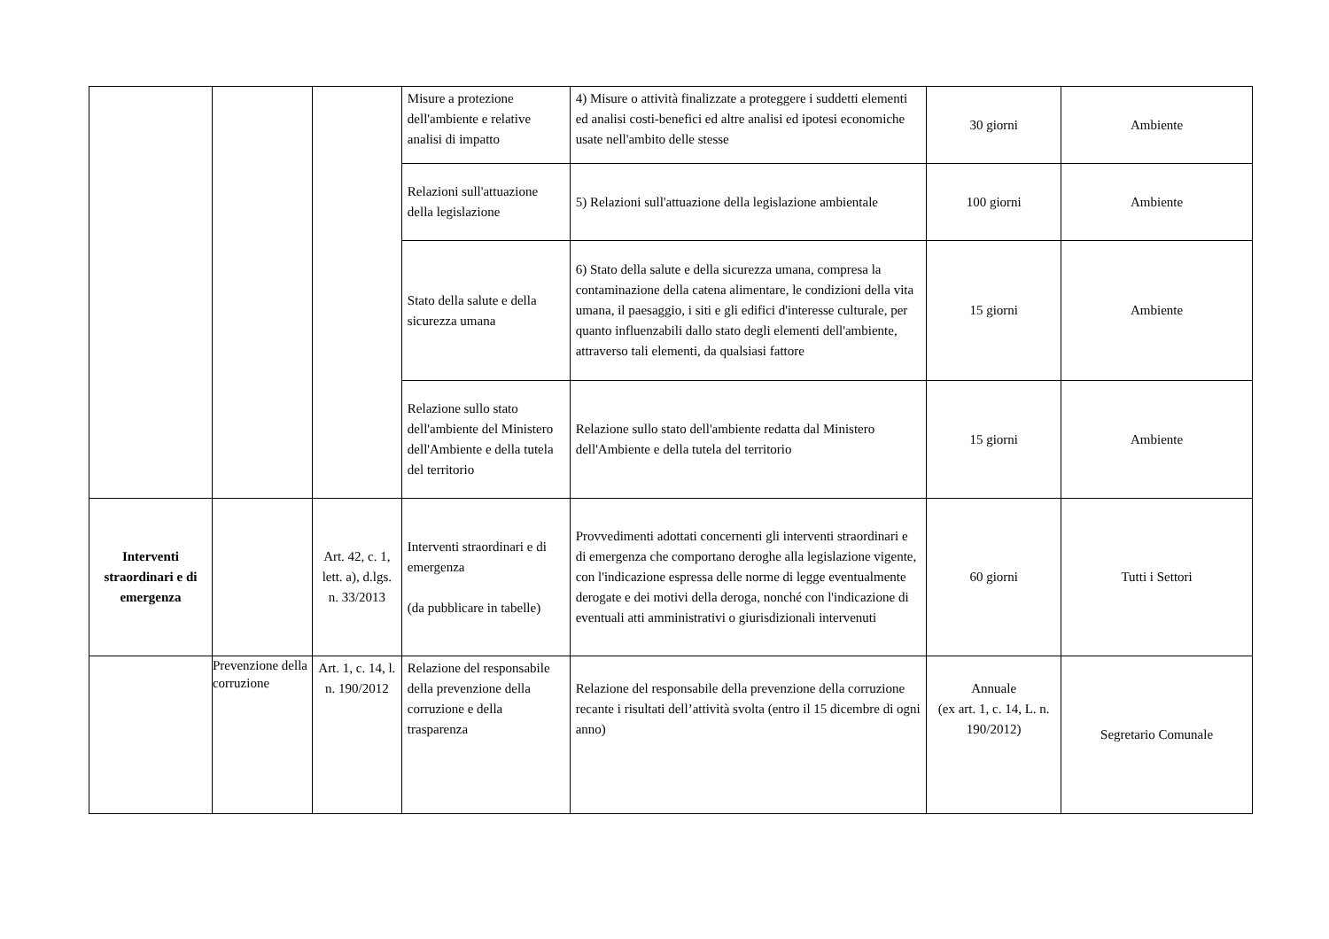| | | | Misure a protezione dell'ambiente e relative analisi di impatto | 4) Misure o attività finalizzate a proteggere i suddetti elementi ed analisi costi-benefici ed altre analisi ed ipotesi economiche usate nell'ambito delle stesse | 30 giorni | Ambiente |
| | | | Relazioni sull'attuazione della legislazione | 5) Relazioni sull'attuazione della legislazione ambientale | 100 giorni | Ambiente |
| | | | Stato della salute e della sicurezza umana | 6) Stato della salute e della sicurezza umana, compresa la contaminazione della catena alimentare, le condizioni della vita umana, il paesaggio, i siti e gli edifici d'interesse culturale, per quanto influenzabili dallo stato degli elementi dell'ambiente, attraverso tali elementi, da qualsiasi fattore | 15 giorni | Ambiente |
| | | | Relazione sullo stato dell'ambiente del Ministero dell'Ambiente e della tutela del territorio | Relazione sullo stato dell'ambiente redatta dal Ministero dell'Ambiente e della tutela del territorio | 15 giorni | Ambiente |
| Interventi straordinari e di emergenza | | Art. 42, c. 1, lett. a), d.lgs. n. 33/2013 | Interventi straordinari e di emergenza (da pubblicare in tabelle) | Provvedimenti adottati concernenti gli interventi straordinari e di emergenza che comportano deroghe alla legislazione vigente, con l'indicazione espressa delle norme di legge eventualmente derogate e dei motivi della deroga, nonché con l'indicazione di eventuali atti amministrativi o giurisdizionali intervenuti | 60 giorni | Tutti i Settori |
| | Prevenzione della corruzione | Art. 1, c. 14, l. n. 190/2012 | Relazione del responsabile della prevenzione della corruzione e della trasparenza | Relazione del responsabile della prevenzione della corruzione recante i risultati dell’attività svolta (entro il 15 dicembre di ogni anno) | Annuale (ex art. 1, c. 14, L. n. 190/2012) | Segretario Comunale |